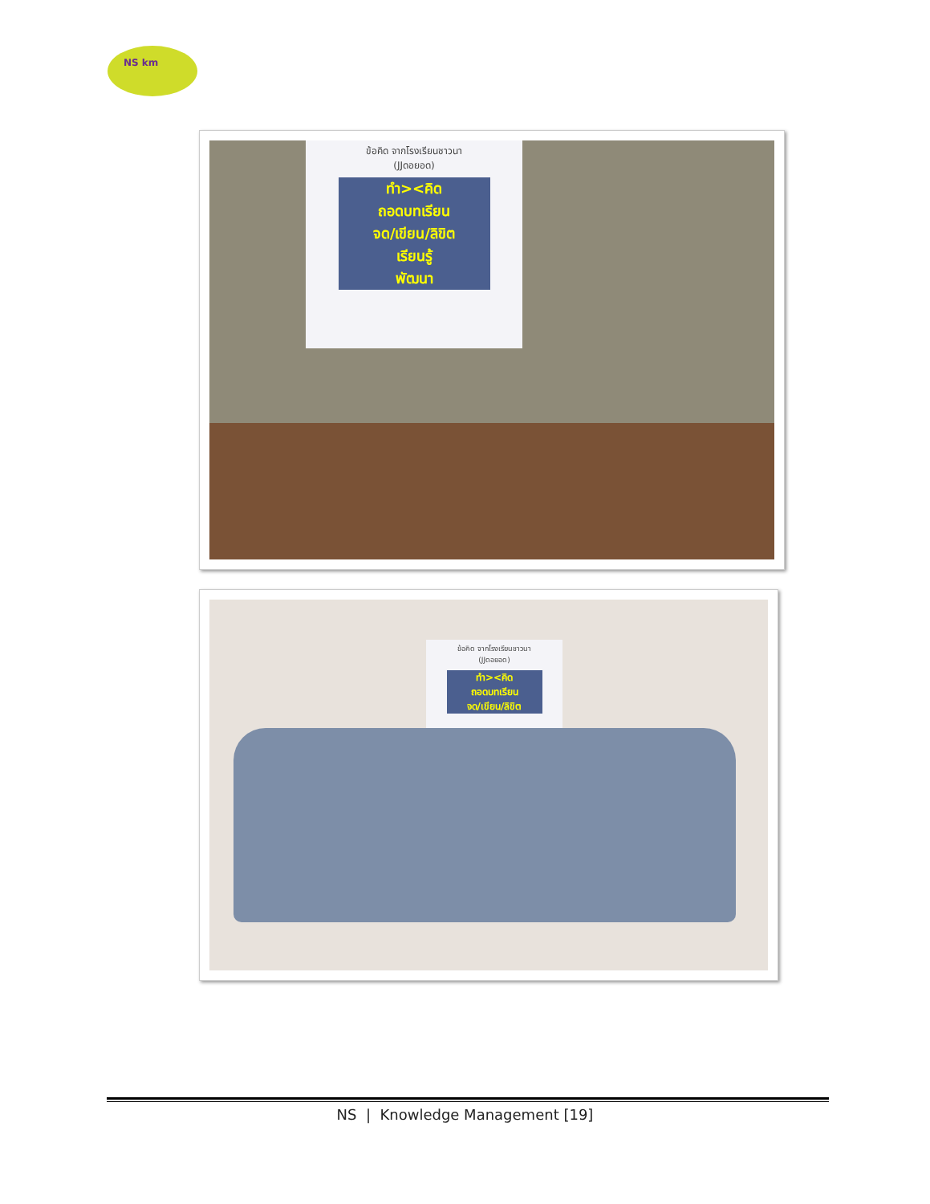NS km
ข้อคิด จากโรงเรียนชาวนา
(JJดอยอด)
ทำ><คิด
ถอดบทเรียน
จด/เขียน/ลิขิต
เรียนรู้
พัฒนา
ข้อคิด จากโรงเรียนชาวนา
(JJดอยอด)
ทำ><คิด
ถอดบทเรียน
จด/เขียน/ลิขิต
NS | Knowledge Management [19]